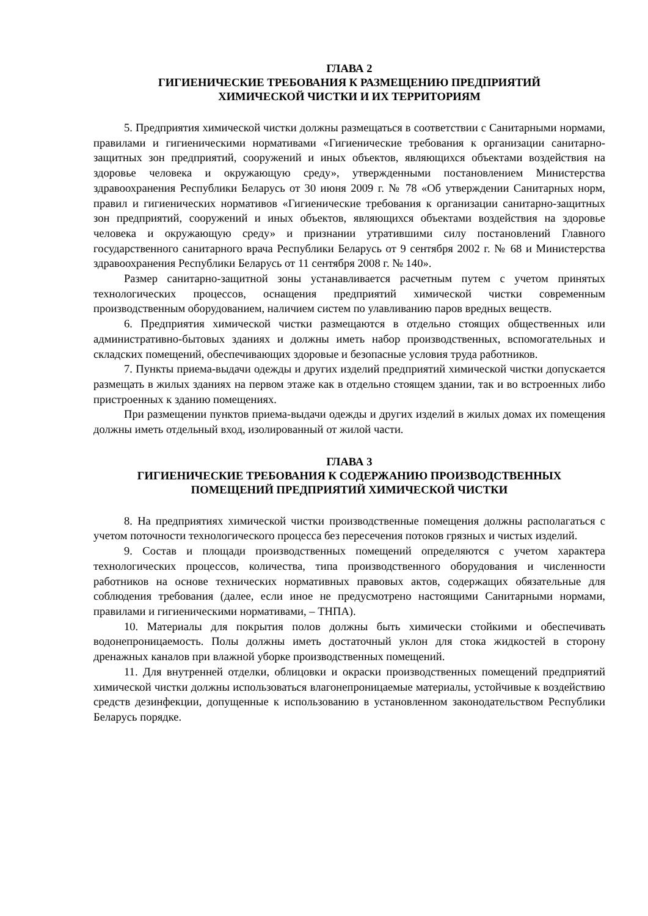ГЛАВА 2
ГИГИЕНИЧЕСКИЕ ТРЕБОВАНИЯ К РАЗМЕЩЕНИЮ ПРЕДПРИЯТИЙ
ХИМИЧЕСКОЙ ЧИСТКИ И ИХ ТЕРРИТОРИЯМ
5. Предприятия химической чистки должны размещаться в соответствии с Санитарными нормами, правилами и гигиеническими нормативами «Гигиенические требования к организации санитарно-защитных зон предприятий, сооружений и иных объектов, являющихся объектами воздействия на здоровье человека и окружающую среду», утвержденными постановлением Министерства здравоохранения Республики Беларусь от 30 июня 2009 г. № 78 «Об утверждении Санитарных норм, правил и гигиенических нормативов «Гигиенические требования к организации санитарно-защитных зон предприятий, сооружений и иных объектов, являющихся объектами воздействия на здоровье человека и окружающую среду» и признании утратившими силу постановлений Главного государственного санитарного врача Республики Беларусь от 9 сентября 2002 г. № 68 и Министерства здравоохранения Республики Беларусь от 11 сентября 2008 г. № 140».
Размер санитарно-защитной зоны устанавливается расчетным путем с учетом принятых технологических процессов, оснащения предприятий химической чистки современным производственным оборудованием, наличием систем по улавливанию паров вредных веществ.
6. Предприятия химической чистки размещаются в отдельно стоящих общественных или административно-бытовых зданиях и должны иметь набор производственных, вспомогательных и складских помещений, обеспечивающих здоровые и безопасные условия труда работников.
7. Пункты приема-выдачи одежды и других изделий предприятий химической чистки допускается размещать в жилых зданиях на первом этаже как в отдельно стоящем здании, так и во встроенных либо пристроенных к зданию помещениях.
При размещении пунктов приема-выдачи одежды и других изделий в жилых домах их помещения должны иметь отдельный вход, изолированный от жилой части.
ГЛАВА 3
ГИГИЕНИЧЕСКИЕ ТРЕБОВАНИЯ К СОДЕРЖАНИЮ ПРОИЗВОДСТВЕННЫХ
ПОМЕЩЕНИЙ ПРЕДПРИЯТИЙ ХИМИЧЕСКОЙ ЧИСТКИ
8. На предприятиях химической чистки производственные помещения должны располагаться с учетом поточности технологического процесса без пересечения потоков грязных и чистых изделий.
9. Состав и площади производственных помещений определяются с учетом характера технологических процессов, количества, типа производственного оборудования и численности работников на основе технических нормативных правовых актов, содержащих обязательные для соблюдения требования (далее, если иное не предусмотрено настоящими Санитарными нормами, правилами и гигиеническими нормативами, – ТНПА).
10. Материалы для покрытия полов должны быть химически стойкими и обеспечивать водонепроницаемость. Полы должны иметь достаточный уклон для стока жидкостей в сторону дренажных каналов при влажной уборке производственных помещений.
11. Для внутренней отделки, облицовки и окраски производственных помещений предприятий химической чистки должны использоваться влагонепроницаемые материалы, устойчивые к воздействию средств дезинфекции, допущенные к использованию в установленном законодательством Республики Беларусь порядке.